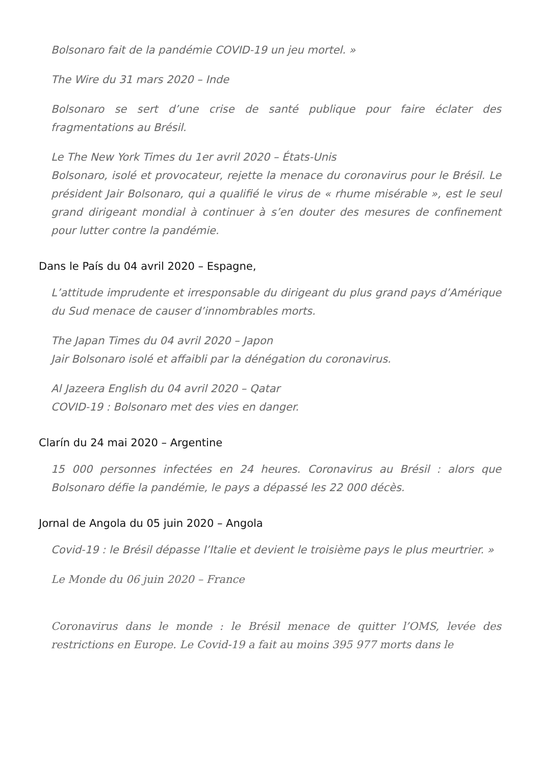Bolsonaro fait de la pandémie COVID-19 un jeu mortel. »
The Wire du 31 mars 2020 – Inde
Bolsonaro se sert d’une crise de santé publique pour faire éclater des fragmentations au Brésil.
Le The New York Times du 1er avril 2020 – États-Unis
Bolsonaro, isolé et provocateur, rejette la menace du coronavirus pour le Brésil. Le président Jair Bolsonaro, qui a qualifié le virus de « rhume misérable », est le seul grand dirigeant mondial à continuer à s’en douter des mesures de confinement pour lutter contre la pandémie.
Dans le País du 04 avril 2020 – Espagne,
L’attitude imprudente et irresponsable du dirigeant du plus grand pays d’Amérique du Sud menace de causer d’innombrables morts.
The Japan Times du 04 avril 2020 – Japon
Jair Bolsonaro isolé et affaibli par la dénégation du coronavirus.
Al Jazeera English du 04 avril 2020 – Qatar
COVID-19 : Bolsonaro met des vies en danger.
Clarín du 24 mai 2020 – Argentine
15 000 personnes infectées en 24 heures. Coronavirus au Brésil : alors que Bolsonaro défie la pandémie, le pays a dépassé les 22 000 décès.
Jornal de Angola du 05 juin 2020 – Angola
Covid-19 : le Brésil dépasse l’Italie et devient le troisième pays le plus meurtrier. »
Le Monde du 06 juin 2020 – France
Coronavirus dans le monde : le Brésil menace de quitter l’OMS, levée des restrictions en Europe. Le Covid-19 a fait au moins 395 977 morts dans le